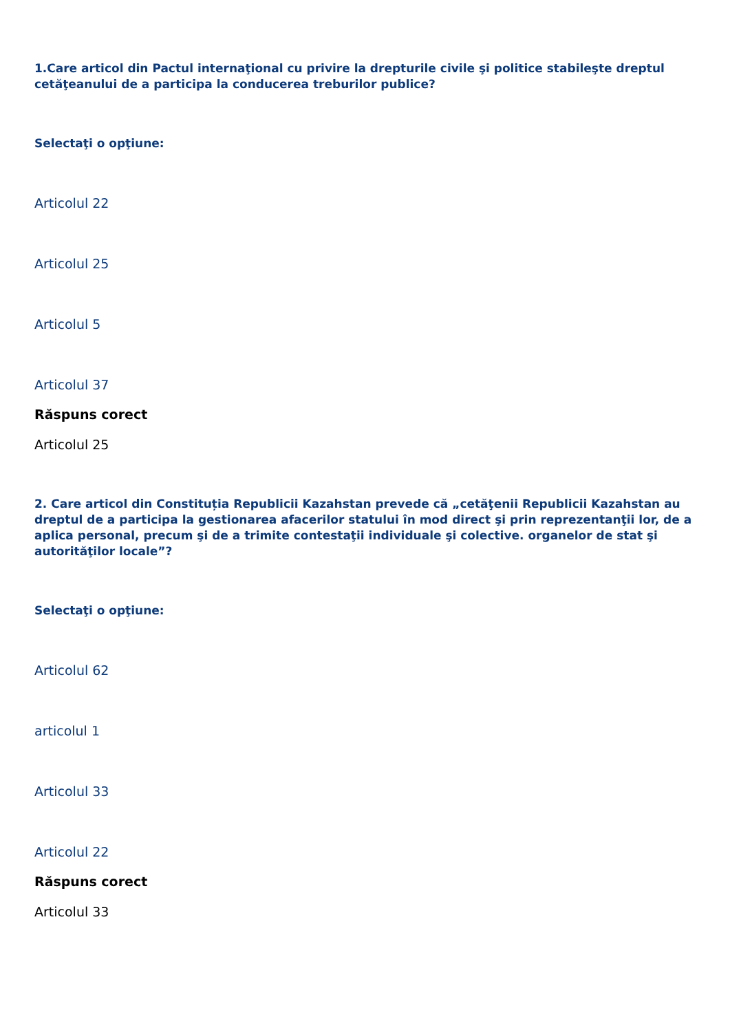1.Care articol din Pactul internaţional cu privire la drepturile civile şi politice stabileşte dreptul cetăţeanului de a participa la conducerea treburilor publice?
Selectaţi o opţiune:
Articolul 22
Articolul 25
Articolul 5
Articolul 37
Răspuns corect
Articolul 25
2. Care articol din Constituția Republicii Kazahstan prevede că „cetăţenii Republicii Kazahstan au dreptul de a participa la gestionarea afacerilor statului în mod direct şi prin reprezentanţii lor, de a aplica personal, precum şi de a trimite contestaţii individuale şi colective. organelor de stat şi autorităţilor locale”?
Selectaţi o opţiune:
Articolul 62
articolul 1
Articolul 33
Articolul 22
Răspuns corect
Articolul 33